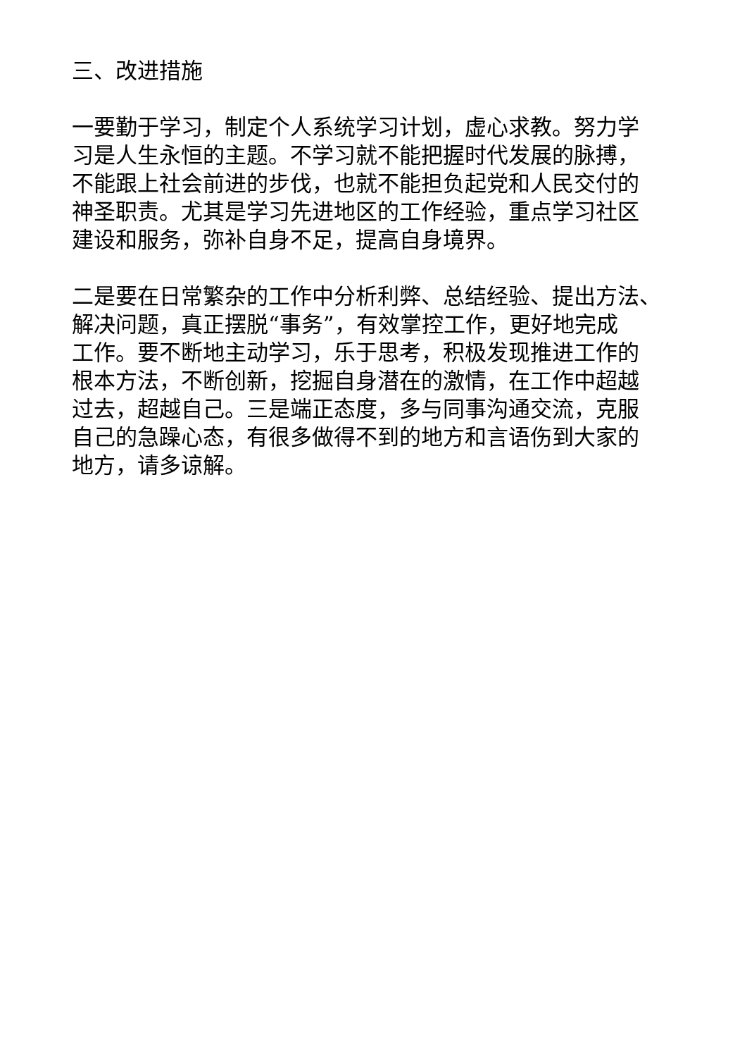三、改进措施
一要勤于学习，制定个人系统学习计划，虚心求教。努力学
习是人生永恒的主题。不学习就不能把握时代发展的脉搏，
不能跟上社会前进的步伐，也就不能担负起党和人民交付的
神圣职责。尤其是学习先进地区的工作经验，重点学习社区
建设和服务，弥补自身不足，提高自身境界。
二是要在日常繁杂的工作中分析利弊、总结经验、提出方法、
解决问题，真正摆脱“事务”，有效掌控工作，更好地完成
工作。要不断地主动学习，乐于思考，积极发现推进工作的
根本方法，不断创新，挖掘自身潜在的激情，在工作中超越
过去，超越自己。三是端正态度，多与同事沟通交流，克服
自己的急躁心态，有很多做得不到的地方和言语伤到大家的
地方，请多谅解。